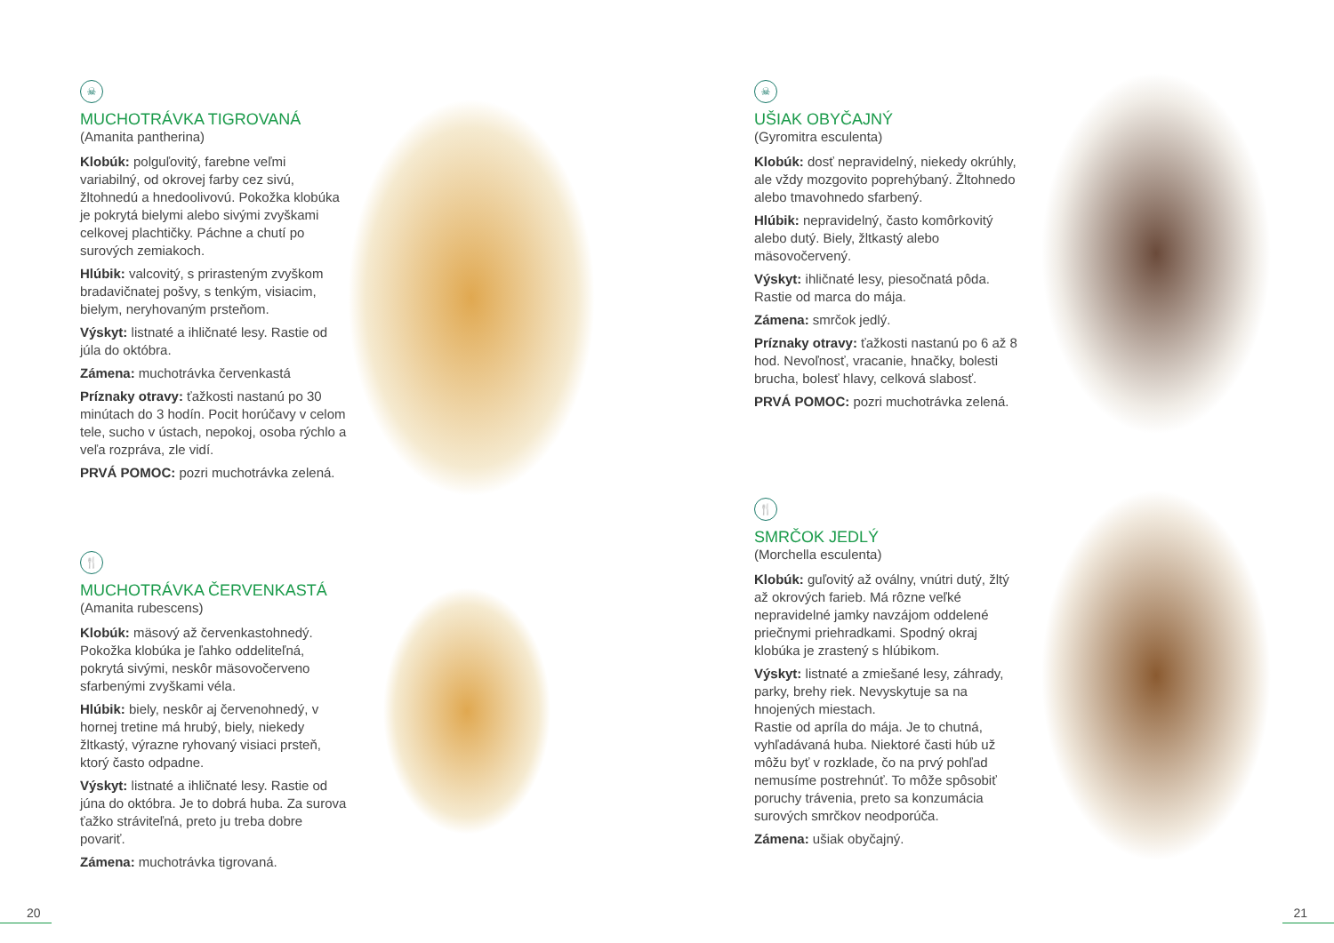☠
MUCHOTRÁVKA TIGROVANÁ
(Amanita pantherina)
Klobúk: polguľovitý, farebne veľmi variabilný, od okrovej farby cez sivú, žltohnedú a hnedoolivovú. Pokožka klobúka je pokrytá bielymi alebo sivými zvyškami celkovej plachtičky. Páchne a chutí po surových zemiakoch.
Hlúbik: valcovitý, s prirasteným zvyškom bradavičnatej pošvy, s tenkým, visiacim, bielym, neryhovaným prsteňom.
Výskyt: listnaté a ihličnaté lesy. Rastie od júla do októbra.
Zámena: muchotrávka červenkastá
Príznaky otravy: ťažkosti nastanú po 30 minútach do 3 hodín. Pocit horúčavy v celom tele, sucho v ústach, nepokoj, osoba rýchlo a veľa rozpráva, zle vidí.
PRVÁ POMOC: pozri muchotrávka zelená.
🍴
MUCHOTRÁVKA ČERVENKASTÁ
(Amanita rubescens)
Klobúk: mäsový až červenkastohnedý. Pokožka klobúka je ľahko oddeliteľná, pokrytá sivými, neskôr mäsovočerveno sfarbenými zvyškami véla.
Hlúbik: biely, neskôr aj červenohnedý, v hornej tretine má hrubý, biely, niekedy žltkastý, výrazne ryhovaný visiaci prsteň, ktorý často odpadne.
Výskyt: listnaté a ihličnaté lesy. Rastie od júna do októbra. Je to dobrá huba. Za surova ťažko stráviteľná, preto ju treba dobre povariť.
Zámena: muchotrávka tigrovaná.
20
☠
UŠIAK OBYČAJNÝ
(Gyromitra esculenta)
Klobúk: dosť nepravidelný, niekedy okrúhly, ale vždy mozgovito poprehýbaný. Žltohnedo alebo tmavohnedo sfarbený.
Hlúbik: nepravidelný, často komôrkovitý alebo dutý. Biely, žltkastý alebo mäsovočervený.
Výskyt: ihličnaté lesy, piesočnatá pôda. Rastie od marca do mája.
Zámena: smrčok jedlý.
Príznaky otravy: ťažkosti nastanú po 6 až 8 hod. Nevoľnosť, vracanie, hnačky, bolesti brucha, bolesť hlavy, celková slabosť.
PRVÁ POMOC: pozri muchotrávka zelená.
🍴
SMRČOK JEDLÝ
(Morchella esculenta)
Klobúk: guľovitý až oválny, vnútri dutý, žltý až okrových farieb. Má rôzne veľké nepravidelné jamky navzájom oddelené priečnymi priehradkami. Spodný okraj klobúka je zrastený s hlúbikom.
Výskyt: listnaté a zmiešané lesy, záhrady, parky, brehy riek. Nevyskytuje sa na hnojených miestach.
Rastie od apríla do mája. Je to chutná, vyhľadávaná huba. Niektoré časti húb už môžu byť v rozklade, čo na prvý pohľad nemusíme postrehnúť. To môže spôsobiť poruchy trávenia, preto sa konzumácia surových smrčkov neodporúča.
Zámena: ušiak obyčajný.
21